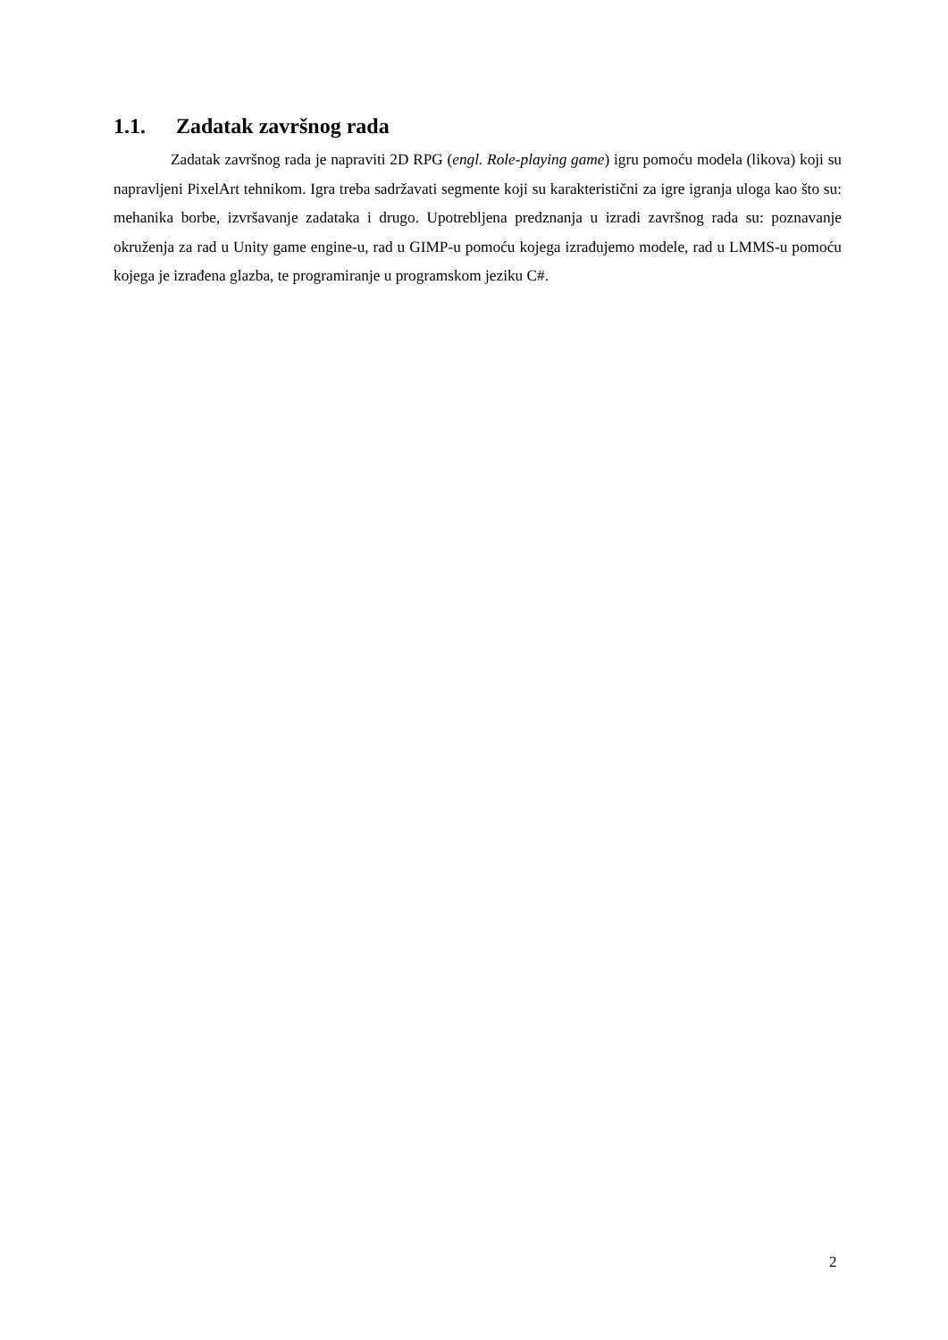1.1. Zadatak završnog rada
Zadatak završnog rada je napraviti 2D RPG (engl. Role-playing game) igru pomoću modela (likova) koji su napravljeni PixelArt tehnikom. Igra treba sadržavati segmente koji su karakteristični za igre igranja uloga kao što su: mehanika borbe, izvršavanje zadataka i drugo. Upotrebljena predznanja u izradi završnog rada su: poznavanje okruženja za rad u Unity game engine-u, rad u GIMP-u pomoću kojega izrađujemo modele, rad u LMMS-u pomoću kojega je izrađena glazba, te programiranje u programskom jeziku C#.
2